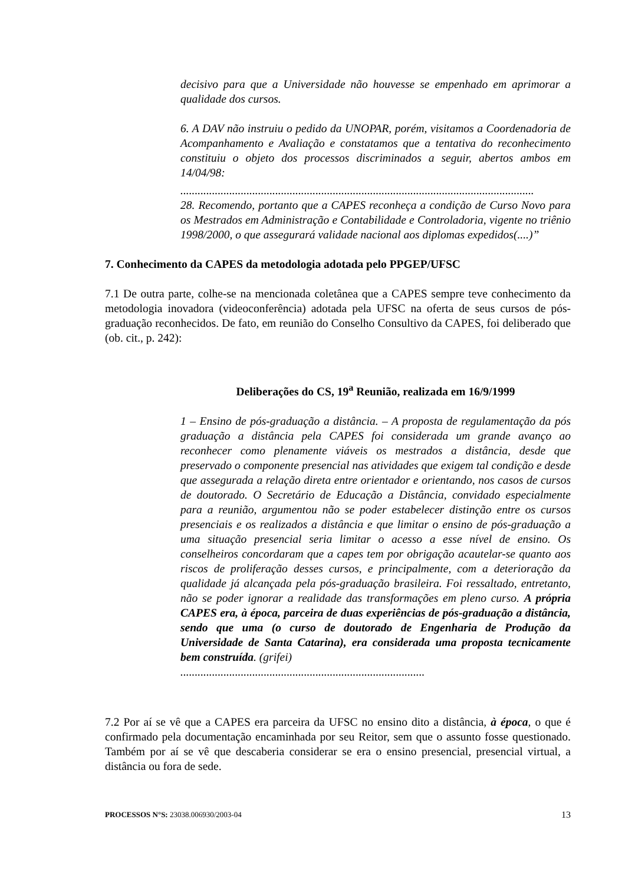decisivo para que a Universidade não houvesse se empenhado em aprimorar a qualidade dos cursos.
6. A DAV não instruiu o pedido da UNOPAR, porém, visitamos a Coordenadoria de Acompanhamento e Avaliação e constatamos que a tentativa do reconhecimento constituiu o objeto dos processos discriminados a seguir, abertos ambos em 14/04/98:
...........................................................................................................................
28. Recomendo, portanto que a CAPES reconheça a condição de Curso Novo para os Mestrados em Administração e Contabilidade e Controladoria, vigente no triênio 1998/2000, o que assegurará validade nacional aos diplomas expedidos(....)”
7. Conhecimento da CAPES da metodologia adotada pelo PPGEP/UFSC
7.1 De outra parte, colhe-se na mencionada coletânea que a CAPES sempre teve conhecimento da metodologia inovadora (videoconferência) adotada pela UFSC na oferta de seus cursos de pós-graduação reconhecidos. De fato, em reunião do Conselho Consultivo da CAPES, foi deliberado que (ob. cit., p. 242):
Deliberações do CS, 19<sup>a</sup> Reunião, realizada em 16/9/1999
1 – Ensino de pós-graduação a distância. – A proposta de regulamentação da pós graduação a distância pela CAPES foi considerada um grande avanço ao reconhecer como plenamente viáveis os mestrados a distância, desde que preservado o componente presencial nas atividades que exigem tal condição e desde que assegurada a relação direta entre orientador e orientando, nos casos de cursos de doutorado. O Secretário de Educação a Distância, convidado especialmente para a reunião, argumentou não se poder estabelecer distinção entre os cursos presenciais e os realizados a distância e que limitar o ensino de pós-graduação a uma situação presencial seria limitar o acesso a esse nível de ensino. Os conselheiros concordaram que a capes tem por obrigação acautelar-se quanto aos riscos de proliferação desses cursos, e principalmente, com a deterioração da qualidade já alcançada pela pós-graduação brasileira. Foi ressaltado, entretanto, não se poder ignorar a realidade das transformações em pleno curso. A própria CAPES era, à época, parceira de duas experiências de pós-graduação a distância, sendo que uma (o curso de doutorado de Engenharia de Produção da Universidade de Santa Catarina), era considerada uma proposta tecnicamente bem construída. (grifei)
.....................................................................................
7.2 Por aí se vê que a CAPES era parceira da UFSC no ensino dito a distância, à época, o que é confirmado pela documentação encaminhada por seu Reitor, sem que o assunto fosse questionado. Também por aí se vê que descaberia considerar se era o ensino presencial, presencial virtual, a distância ou fora de sede.
PROCESSOS N°S: 23038.006930/2003-04 13